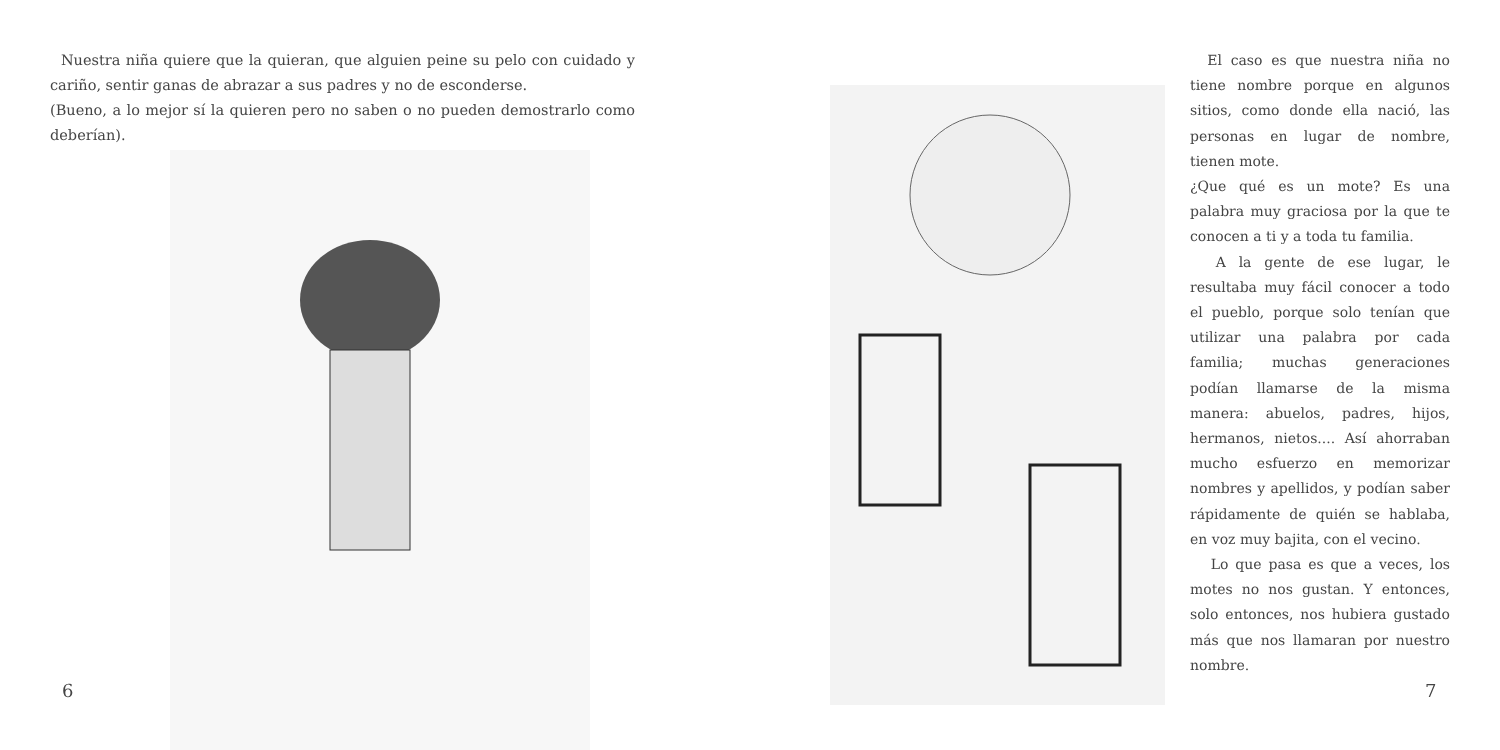Nuestra niña quiere que la quieran, que alguien peine su pelo con cuidado y cariño, sentir ganas de abrazar a sus padres y no de esconderse.
(Bueno, a lo mejor sí la quieren pero no saben o no pueden demostrarlo como deberían).
El caso es que nuestra niña no tiene nombre porque en algunos sitios, como donde ella nació, las personas en lugar de nombre, tienen mote.
¿Que qué es un mote? Es una palabra muy graciosa por la que te conocen a ti y a toda tu familia.
A la gente de ese lugar, le resultaba muy fácil conocer a todo el pueblo, porque solo tenían que utilizar una palabra por cada familia; muchas generaciones podían llamarse de la misma manera: abuelos, padres, hijos, hermanos, nietos.... Así ahorraban mucho esfuerzo en memorizar nombres y apellidos, y podían saber rápidamente de quién se hablaba, en voz muy bajita, con el vecino.
Lo que pasa es que a veces, los motes no nos gustan. Y entonces, solo entonces, nos hubiera gustado más que nos llamaran por nuestro nombre.
6 7